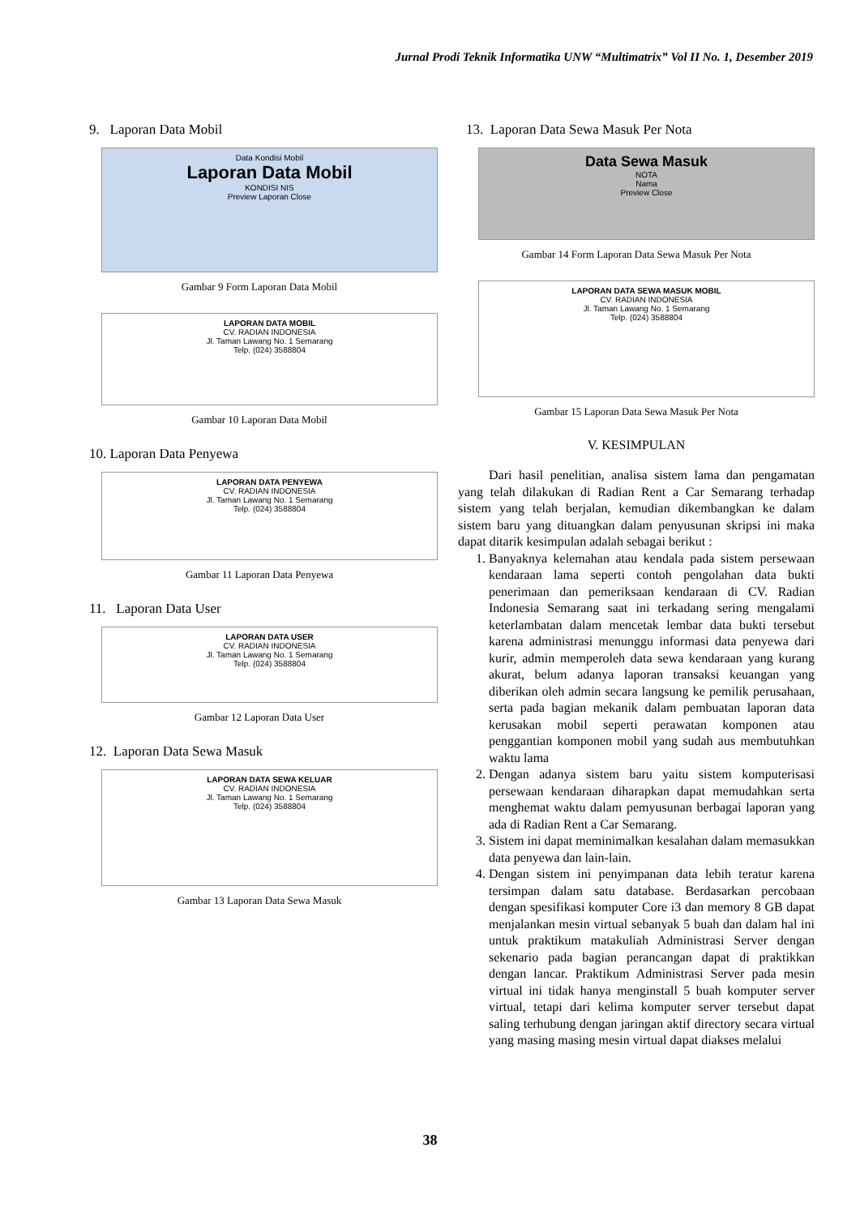Jurnal Prodi Teknik Informatika UNW “Multimatrix” Vol II No. 1, Desember 2019
9. Laporan Data Mobil
Data Kondisi Mobil
Laporan Data Mobil
KONDISI NIS
Preview Laporan Close
Gambar 9 Form Laporan Data Mobil
LAPORAN DATA MOBIL
CV. RADIAN INDONESIA
Jl. Taman Lawang No. 1 Semarang
Telp. (024) 3588804
Gambar 10 Laporan Data Mobil
10. Laporan Data Penyewa
LAPORAN DATA PENYEWA
CV. RADIAN INDONESIA
Jl. Taman Lawang No. 1 Semarang
Telp. (024) 3588804
Gambar 11 Laporan Data Penyewa
11. Laporan Data User
LAPORAN DATA USER
CV. RADIAN INDONESIA
Jl. Taman Lawang No. 1 Semarang
Telp. (024) 3588804
Gambar 12 Laporan Data User
12. Laporan Data Sewa Masuk
LAPORAN DATA SEWA KELUAR
CV. RADIAN INDONESIA
Jl. Taman Lawang No. 1 Semarang
Telp. (024) 3588804
Gambar 13 Laporan Data Sewa Masuk
13. Laporan Data Sewa Masuk Per Nota
Data Sewa Masuk
NOTA
Nama
Preview Close
Gambar 14 Form Laporan Data Sewa Masuk Per Nota
LAPORAN DATA SEWA MASUK MOBIL
CV. RADIAN INDONESIA
Jl. Taman Lawang No. 1 Semarang
Telp. (024) 3588804
Gambar 15 Laporan Data Sewa Masuk Per Nota
V. KESIMPULAN
Dari hasil penelitian, analisa sistem lama dan pengamatan yang telah dilakukan di Radian Rent a Car Semarang terhadap sistem yang telah berjalan, kemudian dikembangkan ke dalam sistem baru yang dituangkan dalam penyusunan skripsi ini maka dapat ditarik kesimpulan adalah sebagai berikut :
1. Banyaknya kelemahan atau kendala pada sistem persewaan kendaraan lama seperti contoh pengolahan data bukti penerimaan dan pemeriksaan kendaraan di CV. Radian Indonesia Semarang saat ini terkadang sering mengalami keterlambatan dalam mencetak lembar data bukti tersebut karena administrasi menunggu informasi data penyewa dari kurir, admin memperoleh data sewa kendaraan yang kurang akurat, belum adanya laporan transaksi keuangan yang diberikan oleh admin secara langsung ke pemilik perusahaan, serta pada bagian mekanik dalam pembuatan laporan data kerusakan mobil seperti perawatan komponen atau penggantian komponen mobil yang sudah aus membutuhkan waktu lama
2. Dengan adanya sistem baru yaitu sistem komputerisasi persewaan kendaraan diharapkan dapat memudahkan serta menghemat waktu dalam pemyusunan berbagai laporan yang ada di Radian Rent a Car Semarang.
3. Sistem ini dapat meminimalkan kesalahan dalam memasukkan data penyewa dan lain-lain.
4. Dengan sistem ini penyimpanan data lebih teratur karena tersimpan dalam satu database. Berdasarkan percobaan dengan spesifikasi komputer Core i3 dan memory 8 GB dapat menjalankan mesin virtual sebanyak 5 buah dan dalam hal ini untuk praktikum matakuliah Administrasi Server dengan sekenario pada bagian perancangan dapat di praktikkan dengan lancar. Praktikum Administrasi Server pada mesin virtual ini tidak hanya menginstall 5 buah komputer server virtual, tetapi dari kelima komputer server tersebut dapat saling terhubung dengan jaringan aktif directory secara virtual yang masing masing mesin virtual dapat diakses melalui
38